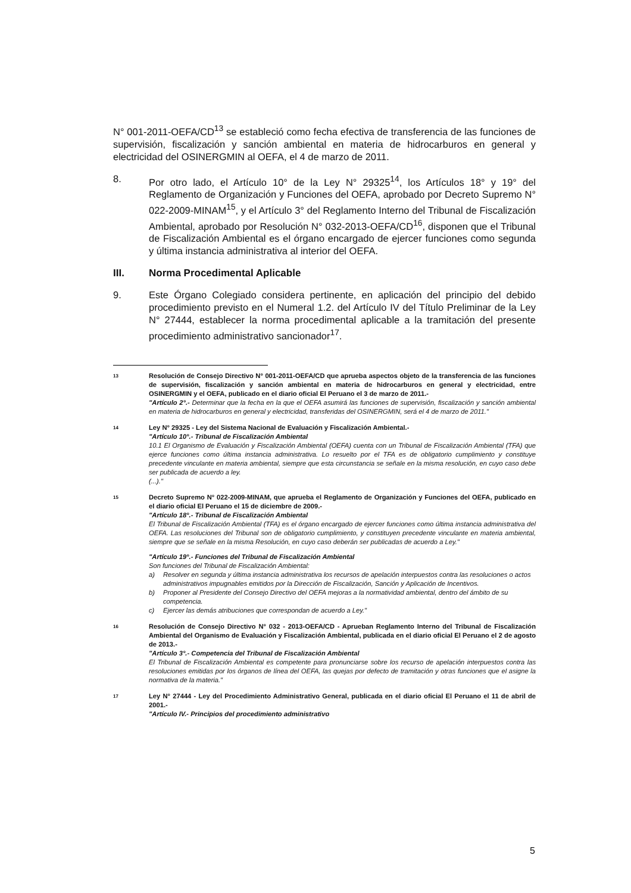N° 001-2011-OEFA/CD<sup>13</sup> se estableció como fecha efectiva de transferencia de las funciones de supervisión, fiscalización y sanción ambiental en materia de hidrocarburos en general y electricidad del OSINERGMIN al OEFA, el 4 de marzo de 2011.
8. Por otro lado, el Artículo 10° de la Ley N° 29325<sup>14</sup>, los Artículos 18° y 19° del Reglamento de Organización y Funciones del OEFA, aprobado por Decreto Supremo N° 022-2009-MINAM<sup>15</sup>, y el Artículo 3° del Reglamento Interno del Tribunal de Fiscalización Ambiental, aprobado por Resolución N° 032-2013-OEFA/CD<sup>16</sup>, disponen que el Tribunal de Fiscalización Ambiental es el órgano encargado de ejercer funciones como segunda y última instancia administrativa al interior del OEFA.
III. Norma Procedimental Aplicable
9. Este Órgano Colegiado considera pertinente, en aplicación del principio del debido procedimiento previsto en el Numeral 1.2. del Artículo IV del Título Preliminar de la Ley N° 27444, establecer la norma procedimental aplicable a la tramitación del presente procedimiento administrativo sancionador<sup>17</sup>.
13
Resolución de Consejo Directivo N° 001-2011-OEFA/CD que aprueba aspectos objeto de la transferencia de las funciones de supervisión, fiscalización y sanción ambiental en materia de hidrocarburos en general y electricidad, entre OSINERGMIN y el OEFA, publicado en el diario oficial El Peruano el 3 de marzo de 2011.-
"Artículo 2°.- Determinar que la fecha en la que el OEFA asumirá las funciones de supervisión, fiscalización y sanción ambiental en materia de hidrocarburos en general y electricidad, transferidas del OSINERGMIN, será el 4 de marzo de 2011."
14
Ley N° 29325 - Ley del Sistema Nacional de Evaluación y Fiscalización Ambiental.-
"Artículo 10°.- Tribunal de Fiscalización Ambiental
10.1 El Organismo de Evaluación y Fiscalización Ambiental (OEFA) cuenta con un Tribunal de Fiscalización Ambiental (TFA) que ejerce funciones como última instancia administrativa. Lo resuelto por el TFA es de obligatorio cumplimiento y constituye precedente vinculante en materia ambiental, siempre que esta circunstancia se señale en la misma resolución, en cuyo caso debe ser publicada de acuerdo a ley.
(...)."
15
Decreto Supremo N° 022-2009-MINAM, que aprueba el Reglamento de Organización y Funciones del OEFA, publicado en el diario oficial El Peruano el 15 de diciembre de 2009.-
"Artículo 18°.- Tribunal de Fiscalización Ambiental
El Tribunal de Fiscalización Ambiental (TFA) es el órgano encargado de ejercer funciones como última instancia administrativa del OEFA. Las resoluciones del Tribunal son de obligatorio cumplimiento, y constituyen precedente vinculante en materia ambiental, siempre que se señale en la misma Resolución, en cuyo caso deberán ser publicadas de acuerdo a Ley."
"Artículo 19°.- Funciones del Tribunal de Fiscalización Ambiental
Son funciones del Tribunal de Fiscalización Ambiental:
a) Resolver en segunda y última instancia administrativa los recursos de apelación interpuestos contra las resoluciones o actos administrativos impugnables emitidos por la Dirección de Fiscalización, Sanción y Aplicación de Incentivos.
b) Proponer al Presidente del Consejo Directivo del OEFA mejoras a la normatividad ambiental, dentro del ámbito de su competencia.
c) Ejercer las demás atribuciones que correspondan de acuerdo a Ley."
16
Resolución de Consejo Directivo N° 032 - 2013-OEFA/CD - Aprueban Reglamento Interno del Tribunal de Fiscalización Ambiental del Organismo de Evaluación y Fiscalización Ambiental, publicada en el diario oficial El Peruano el 2 de agosto de 2013.-
"Artículo 3°.- Competencia del Tribunal de Fiscalización Ambiental
El Tribunal de Fiscalización Ambiental es competente para pronunciarse sobre los recurso de apelación interpuestos contra las resoluciones emitidas por los órganos de línea del OEFA, las quejas por defecto de tramitación y otras funciones que el asigne la normativa de la materia."
17
Ley N° 27444 - Ley del Procedimiento Administrativo General, publicada en el diario oficial El Peruano el 11 de abril de 2001.-
"Artículo IV.- Principios del procedimiento administrativo
5